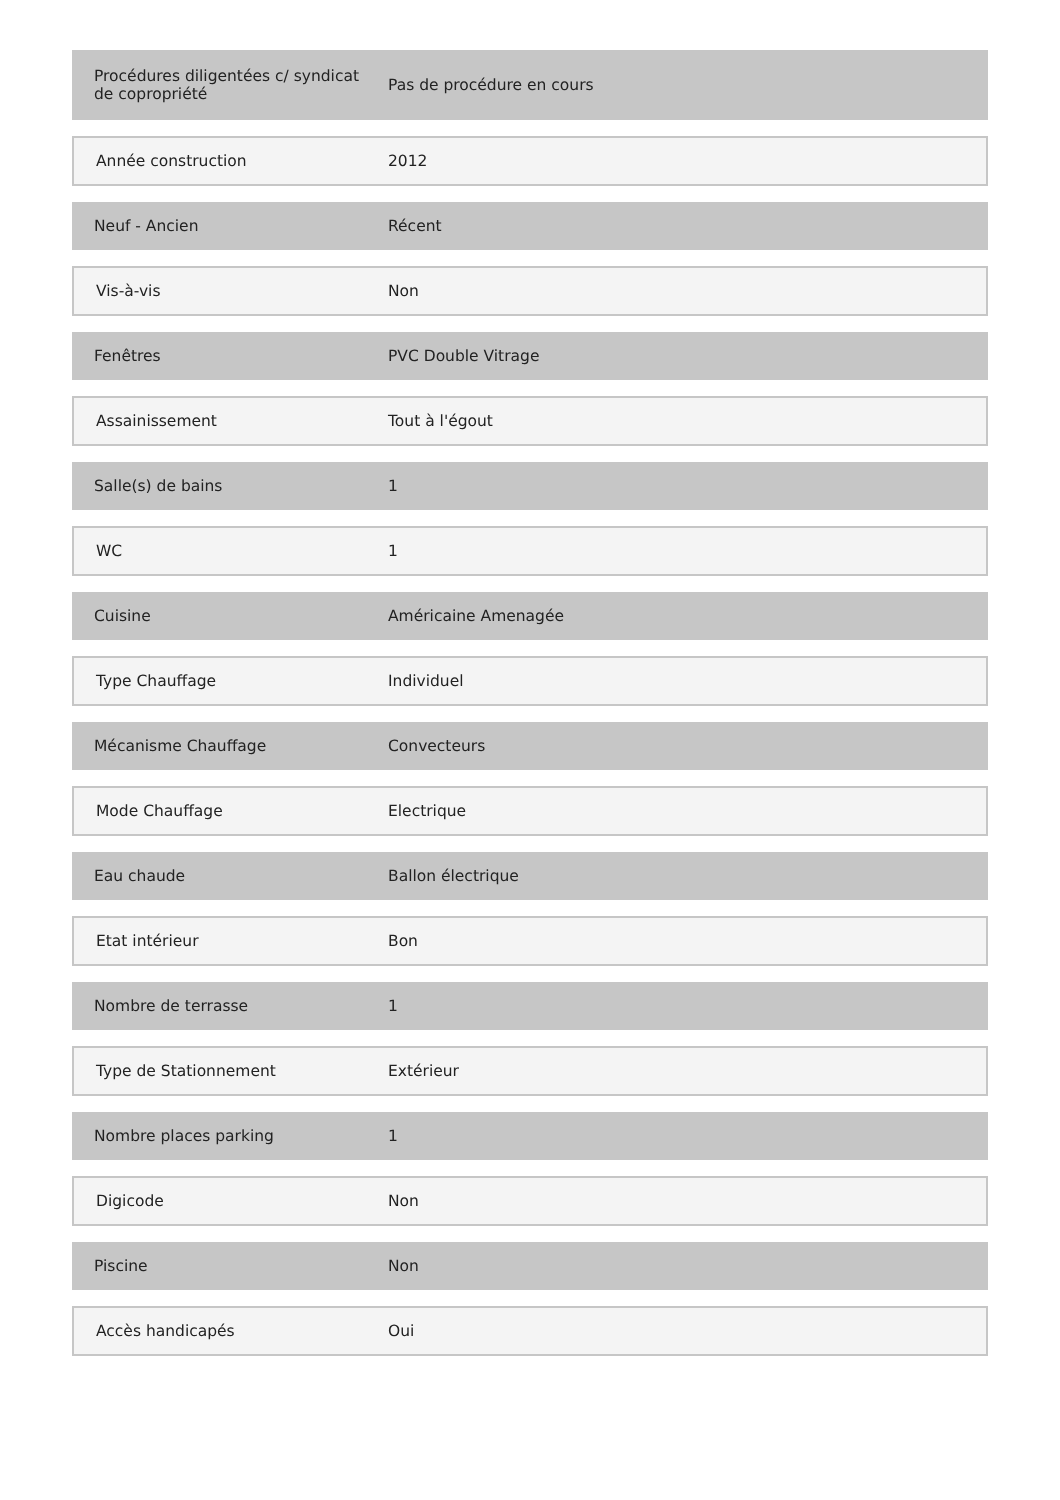| Procédures diligentées c/ syndicat de copropriété | Pas de procédure en cours |
| Année construction | 2012 |
| Neuf - Ancien | Récent |
| Vis-à-vis | Non |
| Fenêtres | PVC Double Vitrage |
| Assainissement | Tout à l'égout |
| Salle(s) de bains | 1 |
| WC | 1 |
| Cuisine | Américaine Amenagée |
| Type Chauffage | Individuel |
| Mécanisme Chauffage | Convecteurs |
| Mode Chauffage | Electrique |
| Eau chaude | Ballon électrique |
| Etat intérieur | Bon |
| Nombre de terrasse | 1 |
| Type de Stationnement | Extérieur |
| Nombre places parking | 1 |
| Digicode | Non |
| Piscine | Non |
| Accès handicapés | Oui |